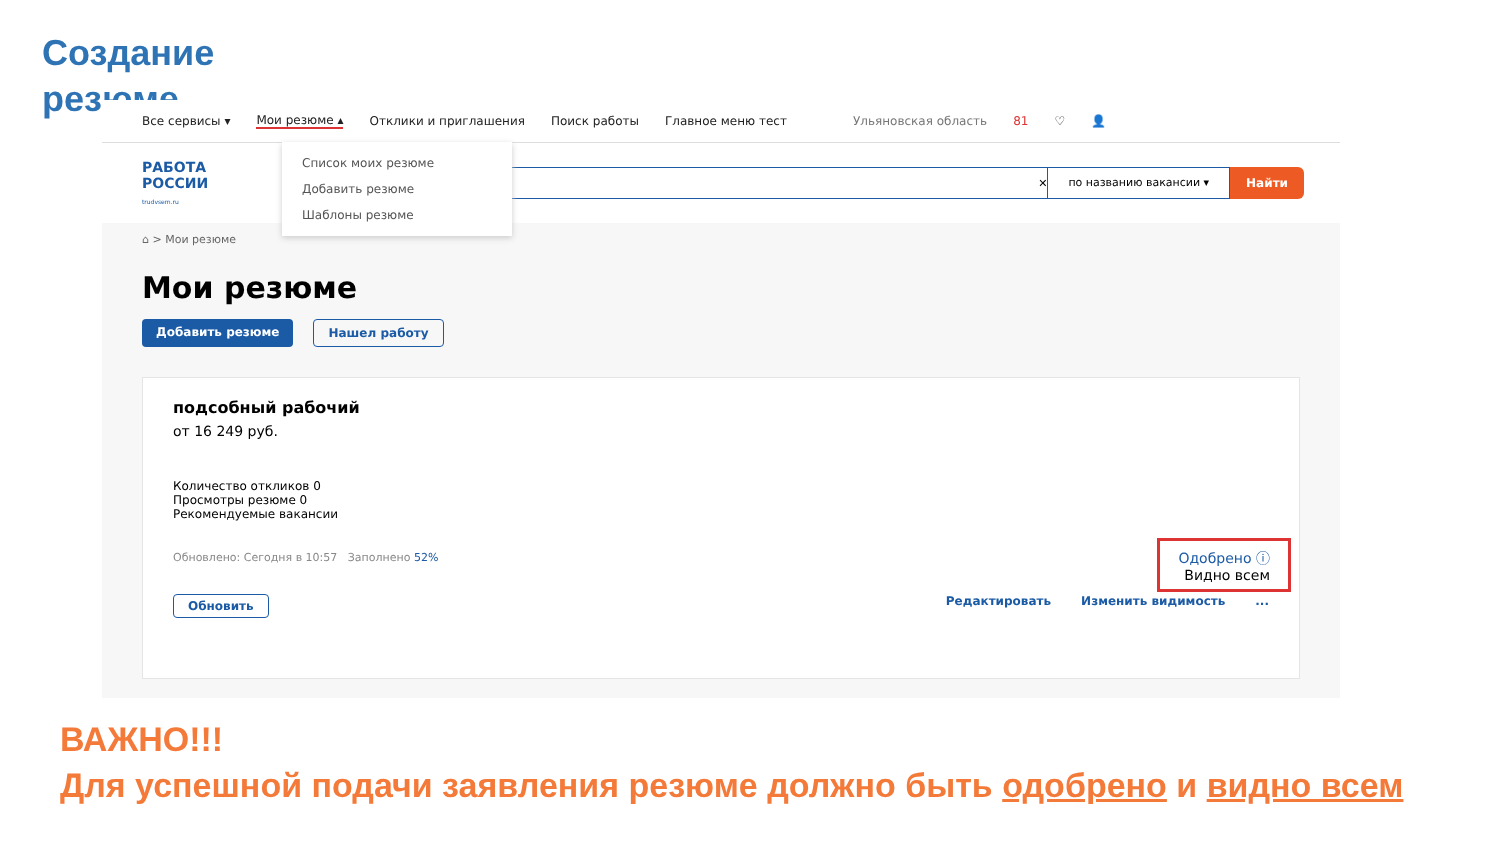Создание
резюме
Все сервисы ▾ Мои резюме ▴ Отклики и приглашения Поиск работы Главное меню тест Ульяновская область 81 ♡ 👤
РАБОТА
РОССИИ
trudvsem.ru
✕ по названию вакансии ▾
Найти
Список моих резюме
Добавить резюме
Шаблоны резюме
⌂ > Мои резюме
Мои резюме
Добавить резюме Нашел работу
подсобный рабочий
от 16 249 руб.
Количество откликов 0
Просмотры резюме 0
Рекомендуемые вакансии
Обновлено: Сегодня в 10:57 Заполнено 52%
Одобрено ⓘ
Видно всем
Обновить Редактировать Изменить видимость...
ВАЖНО!!!
Для успешной подачи заявления резюме должно быть одобрено и видно всем